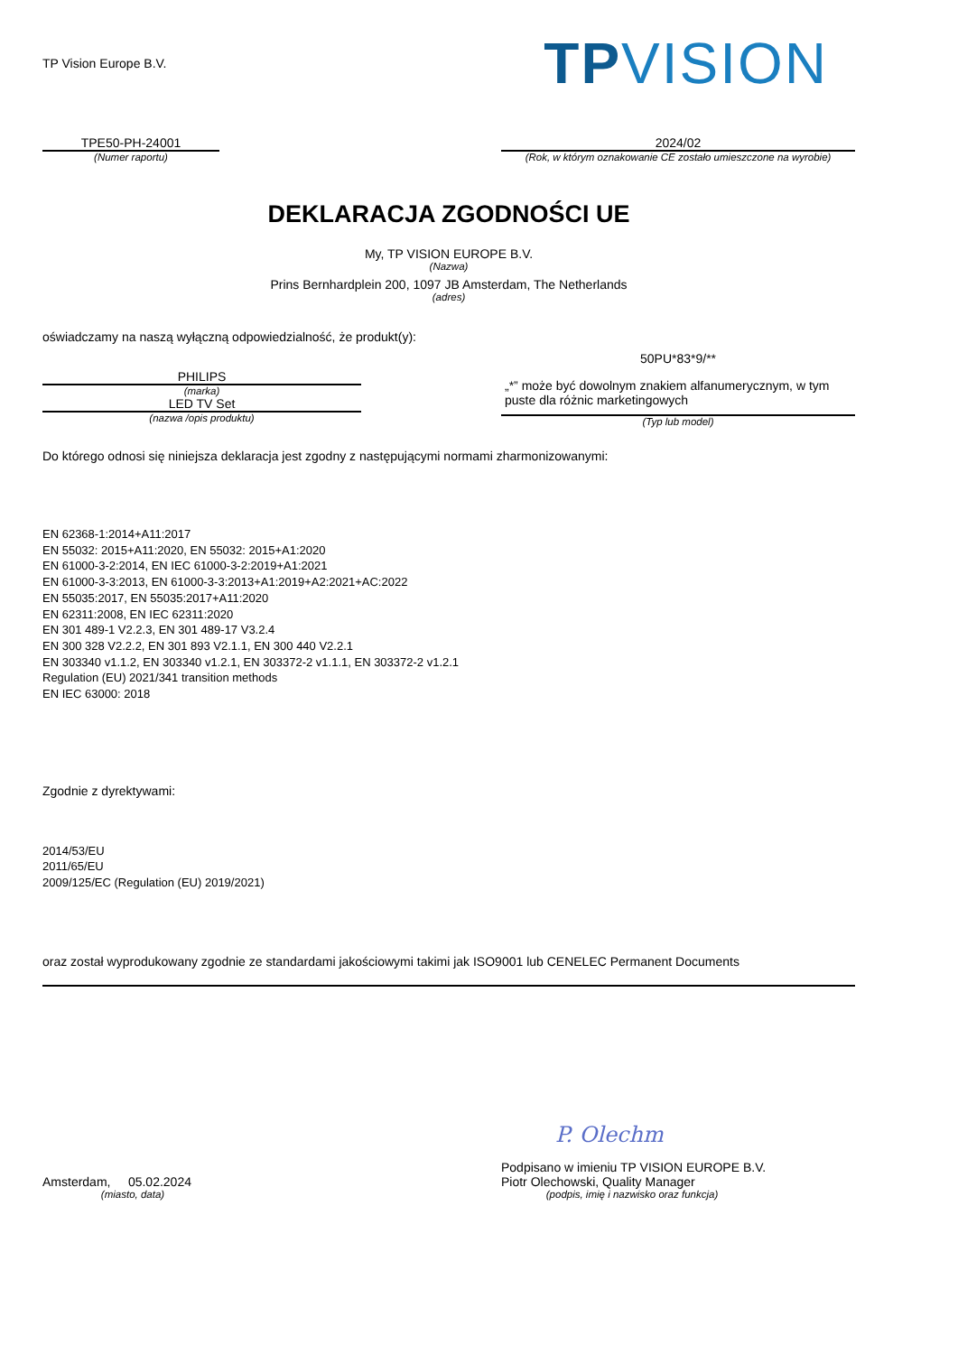TP Vision Europe B.V.
TPVISION
TPE50-PH-24001
(Numer raportu)
2024/02
(Rok, w którym oznakowanie CE zostało umieszczone na wyrobie)
DEKLARACJA ZGODNOŚCI UE
My, TP VISION EUROPE B.V.
(Nazwa)
Prins Bernhardplein 200, 1097 JB Amsterdam, The Netherlands
(adres)
oświadczamy na naszą wyłączną odpowiedzialność, że produkt(y):
PHILIPS
(marka)
LED TV Set
(nazwa /opis produktu)
50PU*83*9/**
„*” może być dowolnym znakiem alfanumerycznym, w tym puste dla różnic marketingowych
(Typ lub model)
Do którego odnosi się niniejsza deklaracja jest zgodny z następującymi normami zharmonizowanymi:
EN 62368-1:2014+A11:2017
EN 55032: 2015+A11:2020, EN 55032: 2015+A1:2020
EN 61000-3-2:2014, EN IEC 61000-3-2:2019+A1:2021
EN 61000-3-3:2013, EN 61000-3-3:2013+A1:2019+A2:2021+AC:2022
EN 55035:2017, EN 55035:2017+A11:2020
EN 62311:2008, EN IEC 62311:2020
EN 301 489-1 V2.2.3, EN 301 489-17 V3.2.4
EN 300 328 V2.2.2, EN 301 893 V2.1.1, EN 300 440 V2.2.1
EN 303340 v1.1.2, EN 303340 v1.2.1, EN 303372-2 v1.1.1, EN 303372-2 v1.2.1
Regulation (EU) 2021/341 transition methods
EN IEC 63000: 2018
Zgodnie z dyrektywami:
2014/53/EU
2011/65/EU
2009/125/EC (Regulation (EU) 2019/2021)
oraz został wyprodukowany zgodnie ze standardami jakościowymi takimi jak ISO9001 lub CENELEC Permanent Documents
Amsterdam, 05.02.2024
(miasto, data)
P. Olechm
Podpisano w imieniu TP VISION EUROPE B.V.
Piotr Olechowski, Quality Manager
(podpis, imię i nazwisko oraz funkcja)